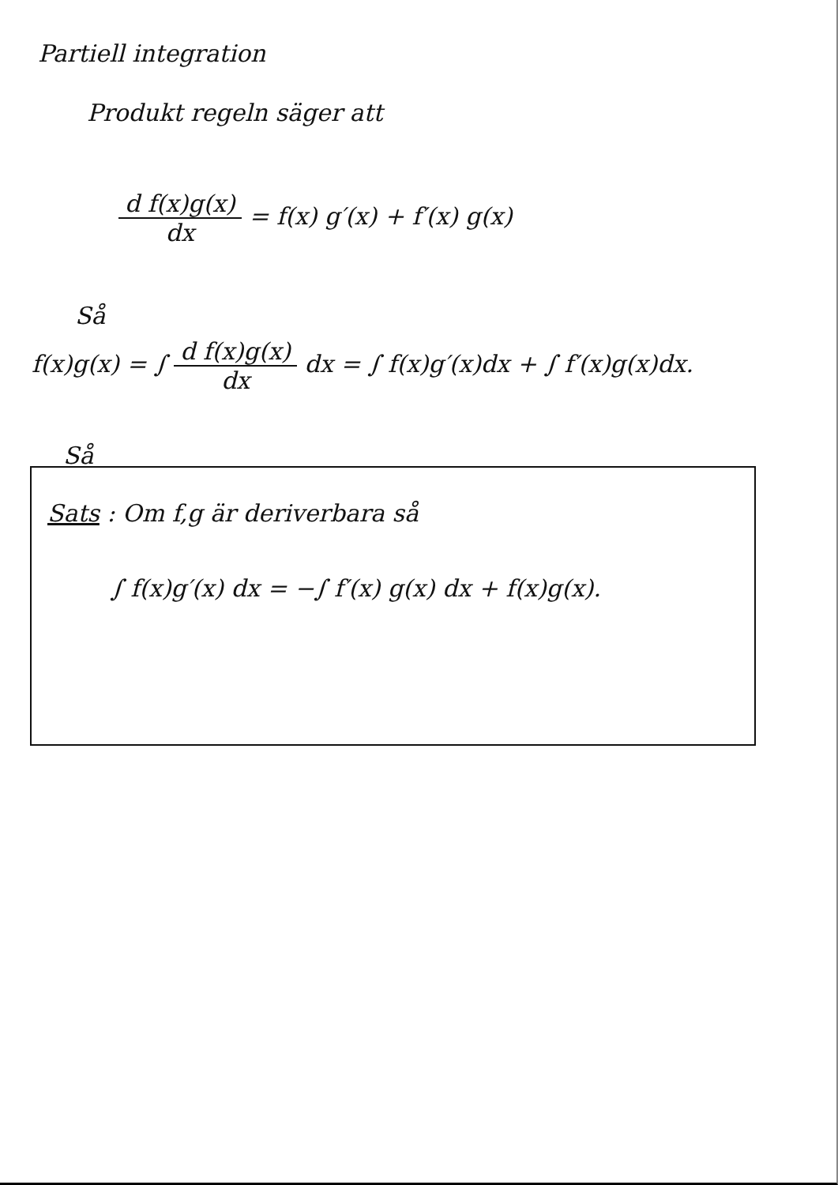Partiell integration
Produkt regeln säger att
d f(x)g(x) dx = f(x) g′(x) + f′(x) g(x)
Så
f(x)g(x) = ∫ d f(x)g(x) dx dx = ∫ f(x)g′(x)dx + ∫ f′(x)g(x)dx.
Så
Sats : Om f,g är deriverbara så
∫ f(x)g′(x) dx = −∫ f′(x) g(x) dx + f(x)g(x).